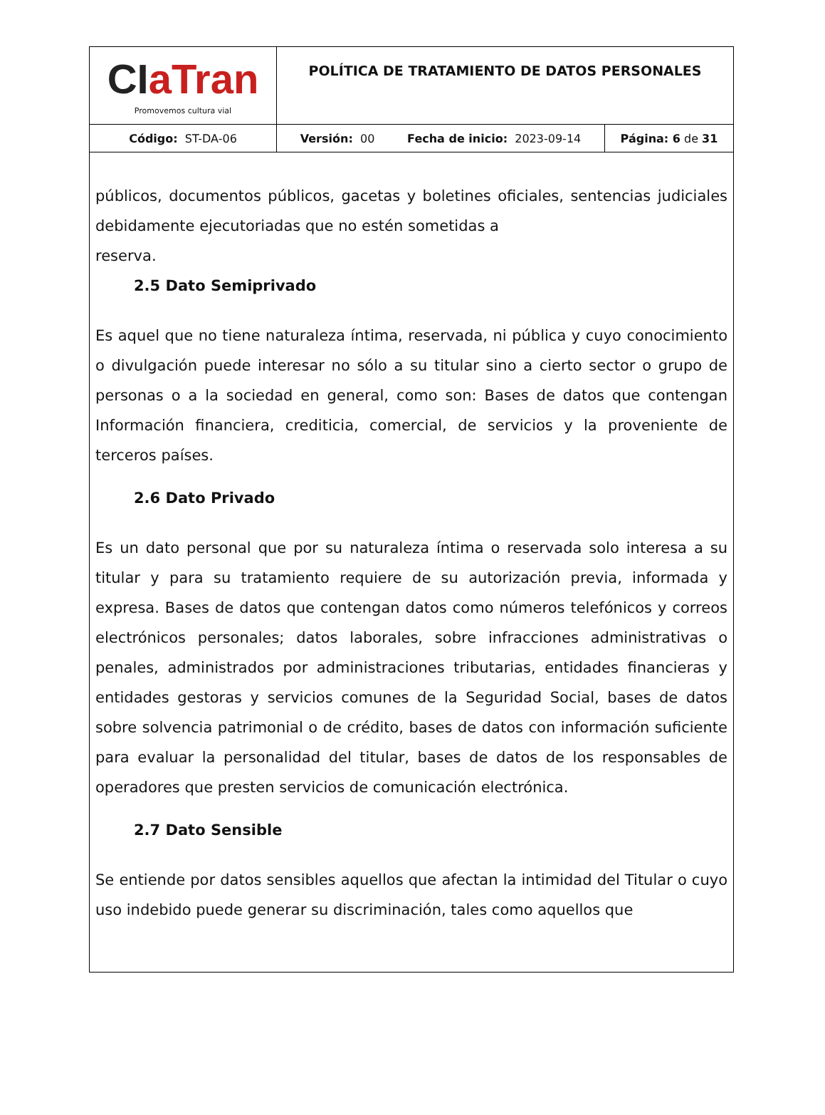| CI aTran Promovemos cultura vial | POLÍTICA DE TRATAMIENTO DE DATOS PERSONALES | |
| Código: ST-DA-06 | Versión: 00 Fecha de inicio: 2023-09-14 | Página: 6 de 31 |
públicos, documentos públicos, gacetas y boletines oficiales, sentencias judiciales debidamente ejecutoriadas que no estén sometidas a
reserva.
2.5 Dato Semiprivado
Es aquel que no tiene naturaleza íntima, reservada, ni pública y cuyo conocimiento o divulgación puede interesar no sólo a su titular sino a cierto sector o grupo de personas o a la sociedad en general, como son: Bases de datos que contengan Información financiera, crediticia, comercial, de servicios y la proveniente de terceros países.
2.6 Dato Privado
Es un dato personal que por su naturaleza íntima o reservada solo interesa a su titular y para su tratamiento requiere de su autorización previa, informada y expresa. Bases de datos que contengan datos como números telefónicos y correos electrónicos personales; datos laborales, sobre infracciones administrativas o penales, administrados por administraciones tributarias, entidades financieras y entidades gestoras y servicios comunes de la Seguridad Social, bases de datos sobre solvencia patrimonial o de crédito, bases de datos con información suficiente para evaluar la personalidad del titular, bases de datos de los responsables de operadores que presten servicios de comunicación electrónica.
2.7 Dato Sensible
Se entiende por datos sensibles aquellos que afectan la intimidad del Titular o cuyo uso indebido puede generar su discriminación, tales como aquellos que